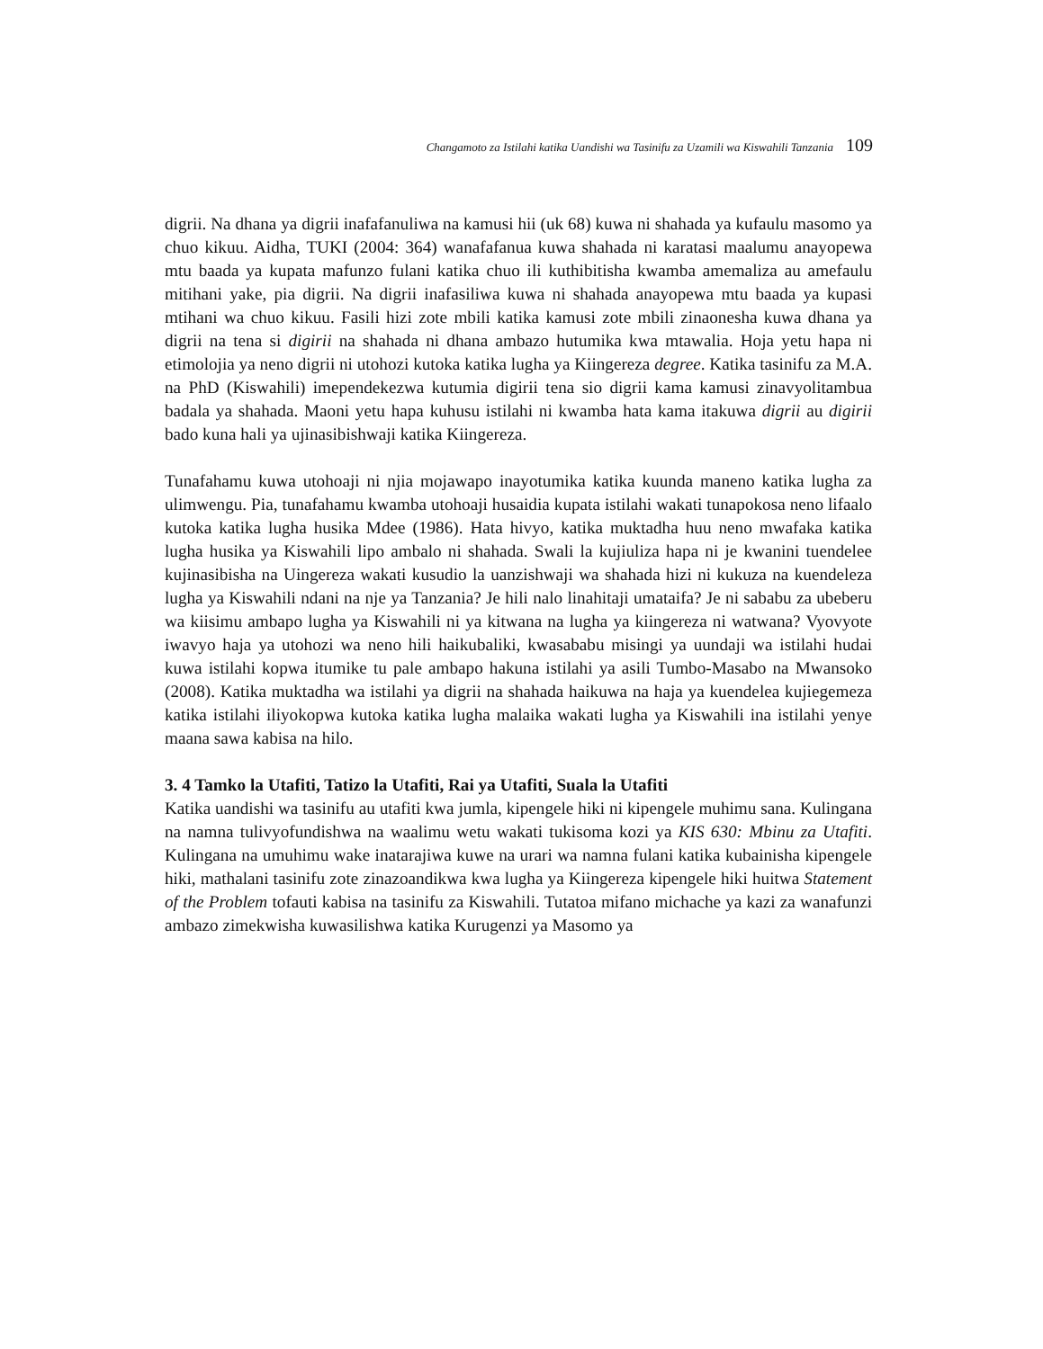Changamoto za Istilahi katika Uandishi wa Tasinifu za Uzamili wa Kiswahili Tanzania 109
digrii. Na dhana ya digrii inafafanuliwa na kamusi hii (uk 68) kuwa ni shahada ya kufaulu masomo ya chuo kikuu. Aidha, TUKI (2004: 364) wanafafanua kuwa shahada ni karatasi maalumu anayopewa mtu baada ya kupata mafunzo fulani katika chuo ili kuthibitisha kwamba amemaliza au amefaulu mitihani yake, pia digrii. Na digrii inafasiliwa kuwa ni shahada anayopewa mtu baada ya kupasi mtihani wa chuo kikuu. Fasili hizi zote mbili katika kamusi zote mbili zinaonesha kuwa dhana ya digrii na tena si digirii na shahada ni dhana ambazo hutumika kwa mtawalia. Hoja yetu hapa ni etimolojia ya neno digrii ni utohozi kutoka katika lugha ya Kiingereza degree. Katika tasinifu za M.A. na PhD (Kiswahili) imependekezwa kutumia digirii tena sio digrii kama kamusi zinavyolitambua badala ya shahada. Maoni yetu hapa kuhusu istilahi ni kwamba hata kama itakuwa digrii au digirii bado kuna hali ya ujinasibishwaji katika Kiingereza.
Tunafahamu kuwa utohoaji ni njia mojawapo inayotumika katika kuunda maneno katika lugha za ulimwengu. Pia, tunafahamu kwamba utohoaji husaidia kupata istilahi wakati tunapokosa neno lifaalo kutoka katika lugha husika Mdee (1986). Hata hivyo, katika muktadha huu neno mwafaka katika lugha husika ya Kiswahili lipo ambalo ni shahada. Swali la kujiuliza hapa ni je kwanini tuendelee kujinasibisha na Uingereza wakati kusudio la uanzishwaji wa shahada hizi ni kukuza na kuendeleza lugha ya Kiswahili ndani na nje ya Tanzania? Je hili nalo linahitaji umataifa? Je ni sababu za ubeberu wa kiisimu ambapo lugha ya Kiswahili ni ya kitwana na lugha ya kiingereza ni watwana? Vyovyote iwavyo haja ya utohozi wa neno hili haikubaliki, kwasababu misingi ya uundaji wa istilahi hudai kuwa istilahi kopwa itumike tu pale ambapo hakuna istilahi ya asili Tumbo-Masabo na Mwansoko (2008). Katika muktadha wa istilahi ya digrii na shahada haikuwa na haja ya kuendelea kujiegemeza katika istilahi iliyokopwa kutoka katika lugha malaika wakati lugha ya Kiswahili ina istilahi yenye maana sawa kabisa na hilo.
3. 4 Tamko la Utafiti, Tatizo la Utafiti, Rai ya Utafiti, Suala la Utafiti
Katika uandishi wa tasinifu au utafiti kwa jumla, kipengele hiki ni kipengele muhimu sana. Kulingana na namna tulivyofundishwa na waalimu wetu wakati tukisoma kozi ya KIS 630: Mbinu za Utafiti. Kulingana na umuhimu wake inatarajiwa kuwe na urari wa namna fulani katika kubainisha kipengele hiki, mathalani tasinifu zote zinazoandikwa kwa lugha ya Kiingereza kipengele hiki huitwa Statement of the Problem tofauti kabisa na tasinifu za Kiswahili. Tutatoa mifano michache ya kazi za wanafunzi ambazo zimekwisha kuwasilishwa katika Kurugenzi ya Masomo ya